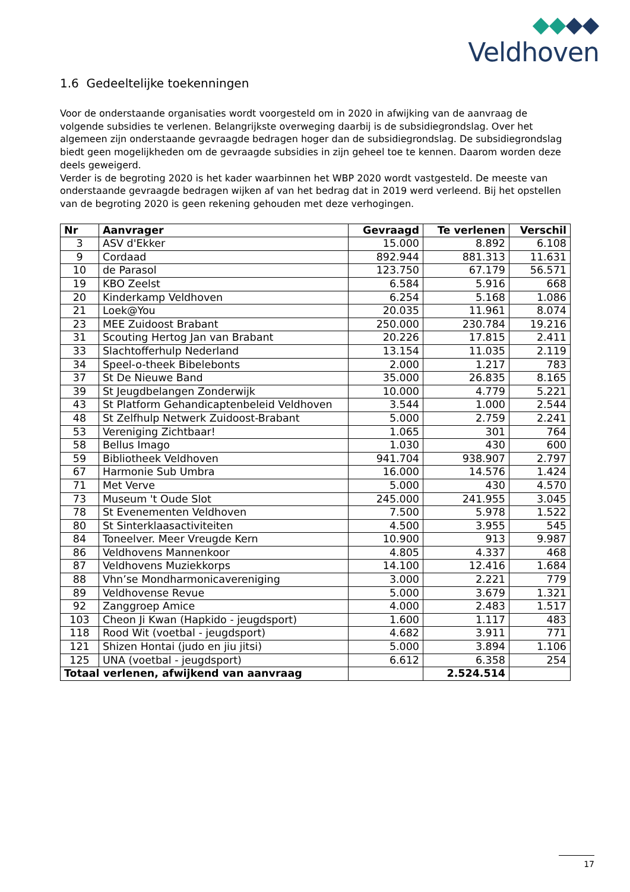Veldhoven
1.6 Gedeeltelijke toekenningen
Voor de onderstaande organisaties wordt voorgesteld om in 2020 in afwijking van de aanvraag de volgende subsidies te verlenen. Belangrijkste overweging daarbij is de subsidiegrondslag. Over het algemeen zijn onderstaande gevraagde bedragen hoger dan de subsidiegrondslag. De subsidiegrondslag biedt geen mogelijkheden om de gevraagde subsidies in zijn geheel toe te kennen. Daarom worden deze deels geweigerd.
Verder is de begroting 2020 is het kader waarbinnen het WBP 2020 wordt vastgesteld. De meeste van onderstaande gevraagde bedragen wijken af van het bedrag dat in 2019 werd verleend. Bij het opstellen van de begroting 2020 is geen rekening gehouden met deze verhogingen.
| Nr | Aanvrager | Gevraagd | Te verlenen | Verschil |
| --- | --- | --- | --- | --- |
| 3 | ASV d'Ekker | 15.000 | 8.892 | 6.108 |
| 9 | Cordaad | 892.944 | 881.313 | 11.631 |
| 10 | de Parasol | 123.750 | 67.179 | 56.571 |
| 19 | KBO Zeelst | 6.584 | 5.916 | 668 |
| 20 | Kinderkamp Veldhoven | 6.254 | 5.168 | 1.086 |
| 21 | Loek@You | 20.035 | 11.961 | 8.074 |
| 23 | MEE Zuidoost Brabant | 250.000 | 230.784 | 19.216 |
| 31 | Scouting Hertog Jan van Brabant | 20.226 | 17.815 | 2.411 |
| 33 | Slachtofferhulp Nederland | 13.154 | 11.035 | 2.119 |
| 34 | Speel-o-theek Bibelebonts | 2.000 | 1.217 | 783 |
| 37 | St De Nieuwe Band | 35.000 | 26.835 | 8.165 |
| 39 | St Jeugdbelangen Zonderwijk | 10.000 | 4.779 | 5.221 |
| 43 | St Platform Gehandicaptenbeleid Veldhoven | 3.544 | 1.000 | 2.544 |
| 48 | St Zelfhulp Netwerk Zuidoost-Brabant | 5.000 | 2.759 | 2.241 |
| 53 | Vereniging Zichtbaar! | 1.065 | 301 | 764 |
| 58 | Bellus Imago | 1.030 | 430 | 600 |
| 59 | Bibliotheek Veldhoven | 941.704 | 938.907 | 2.797 |
| 67 | Harmonie Sub Umbra | 16.000 | 14.576 | 1.424 |
| 71 | Met Verve | 5.000 | 430 | 4.570 |
| 73 | Museum 't Oude Slot | 245.000 | 241.955 | 3.045 |
| 78 | St Evenementen Veldhoven | 7.500 | 5.978 | 1.522 |
| 80 | St Sinterklaasactiviteiten | 4.500 | 3.955 | 545 |
| 84 | Toneelver. Meer Vreugde Kern | 10.900 | 913 | 9.987 |
| 86 | Veldhovens Mannenkoor | 4.805 | 4.337 | 468 |
| 87 | Veldhovens Muziekkorps | 14.100 | 12.416 | 1.684 |
| 88 | Vhn’se Mondharmonicavereniging | 3.000 | 2.221 | 779 |
| 89 | Veldhovense Revue | 5.000 | 3.679 | 1.321 |
| 92 | Zanggroep Amice | 4.000 | 2.483 | 1.517 |
| 103 | Cheon Ji Kwan (Hapkido - jeugdsport) | 1.600 | 1.117 | 483 |
| 118 | Rood Wit (voetbal - jeugdsport) | 4.682 | 3.911 | 771 |
| 121 | Shizen Hontai (judo en jiu jitsi) | 5.000 | 3.894 | 1.106 |
| 125 | UNA (voetbal - jeugdsport) | 6.612 | 6.358 | 254 |
| Totaal verlenen, afwijkend van aanvraag | | | 2.524.514 | |
17